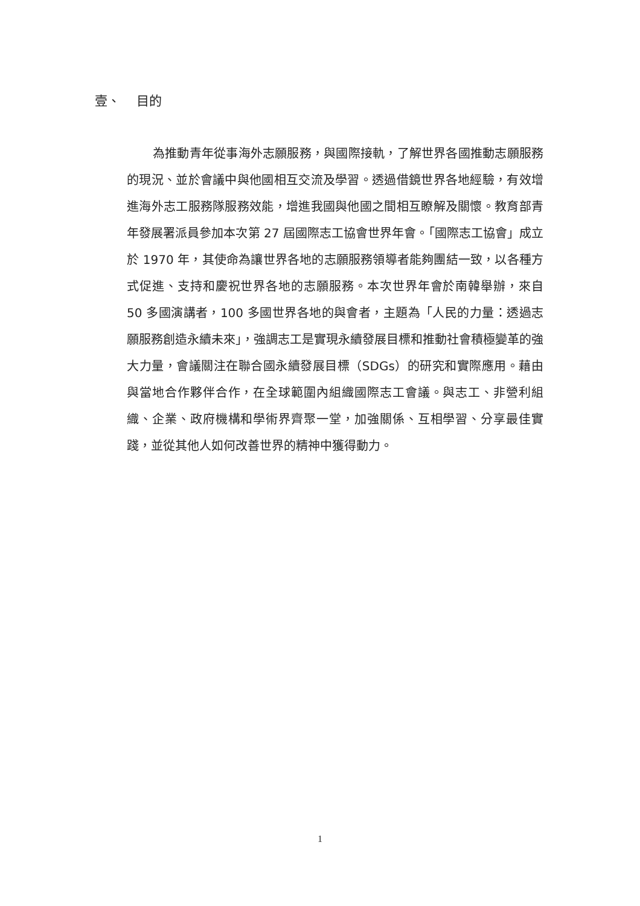壹、 目的
為推動青年從事海外志願服務，與國際接軌，了解世界各國推動志願服務的現況、並於會議中與他國相互交流及學習。透過借鏡世界各地經驗，有效增進海外志工服務隊服務效能，增進我國與他國之間相互瞭解及關懷。教育部青年發展署派員參加本次第 27 屆國際志工協會世界年會。「國際志工協會」成立於 1970 年，其使命為讓世界各地的志願服務領導者能夠團結一致，以各種方式促進、支持和慶祝世界各地的志願服務。本次世界年會於南韓舉辦，來自 50 多國演講者，100 多國世界各地的與會者，主題為「人民的力量：透過志願服務創造永續未來」，強調志工是實現永續發展目標和推動社會積極變革的強大力量，會議關注在聯合國永續發展目標（SDGs）的研究和實際應用。藉由與當地合作夥伴合作，在全球範圍內組織國際志工會議。與志工、非營利組織、企業、政府機構和學術界齊聚一堂，加強關係、互相學習、分享最佳實踐，並從其他人如何改善世界的精神中獲得動力。
1